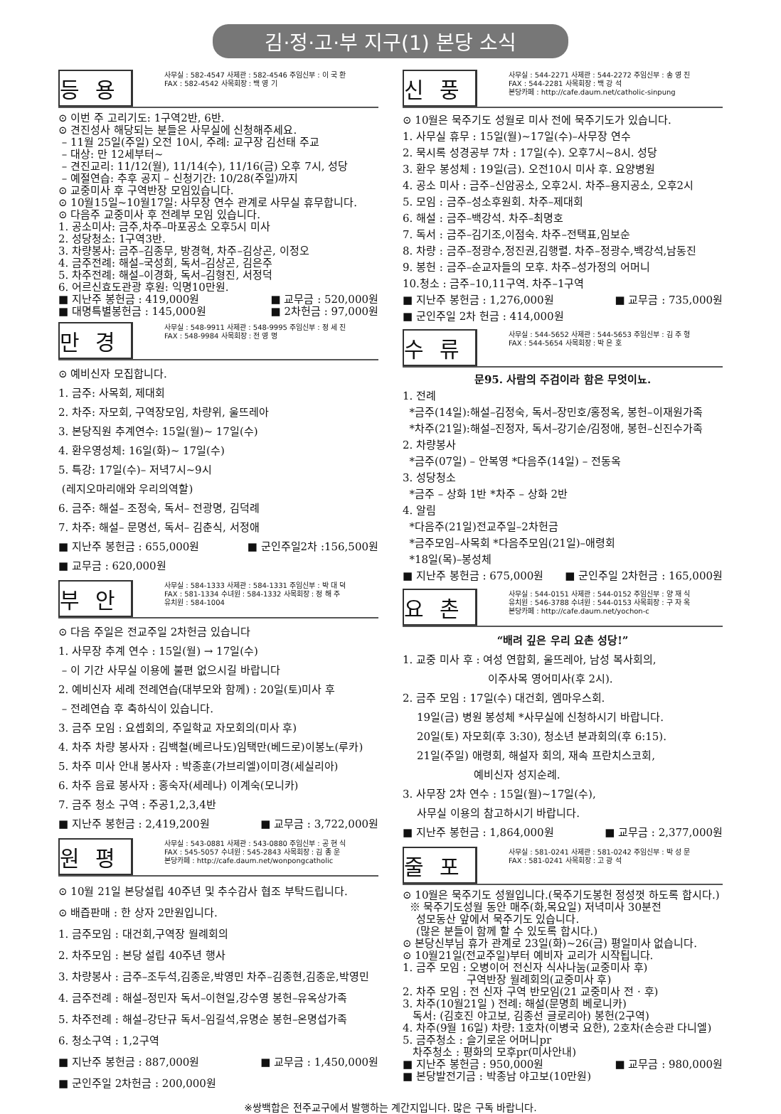김·정·고·부 지구(1) 본당 소식
등용
사무실 : 582-4547 사제관 : 582-4546 주임신부 : 이 국 환
FAX : 582-4542 사목회장 : 백 영 기
⊙ 이번 주 고리기도: 1구역2반, 6반.
⊙ 견진성사 해당되는 분들은 사무실에 신청해주세요.
– 11월 25일(주일) 오전 10시, 주례: 교구장 김선태 주교
– 대상: 만 12세부터~
– 견진교리: 11/12(월), 11/14(수), 11/16(금) 오후 7시, 성당
– 예절연습: 추후 공지 – 신청기간: 10/28(주일)까지
⊙ 교중미사 후 구역반장 모임있습니다.
⊙ 10월15일~10월17일: 사무장 연수 관계로 사무실 휴무합니다.
⊙ 다음주 교중미사 후 전례부 모임 있습니다.
1. 공소미사: 금주,차주–마포공소 오후5시 미사
2. 성당청소: 1구역3반.
3. 차량봉사: 금주–김종무, 방경혁, 차주–김상곤, 이정오
4. 금주전례: 해설–국성희, 독서–김상곤, 김은주
5. 차주전례: 해설–이경화, 독서–김형진, 서정덕
6. 어르신효도관광 후원: 익명10만원.
■ 지난주 봉헌금 : 419,000원 ■ 교무금 : 520,000원
■ 대명특별봉헌금 : 145,000원 ■ 2차헌금 : 97,000원
만경
사무실 : 548-9911 사제관 : 548-9995 주임신부 : 정 세 진
FAX : 548-9984 사목회장 : 전 영 명
⊙ 예비신자 모집합니다.
1. 금주: 사목회, 제대회
2. 차주: 자모회, 구역장모임, 차량위, 울뜨레아
3. 본당직원 추계연수: 15일(월)~ 17일(수)
4. 환우영성체: 16일(화)~ 17일(수)
5. 특강: 17일(수)– 저녁7시~9시
(레지오마리애와 우리의역할)
6. 금주: 해설– 조정숙, 독서– 전광명, 김덕례
7. 차주: 해설– 문명선, 독서– 김춘식, 서정애
■ 지난주 봉헌금 : 655,000원 ■ 군인주일2차 :156,500원
■ 교무금 : 620,000원
부안
사무실 : 584-1333 사제관 : 584-1331 주임신부 : 박 대 덕
FAX : 581-1334 수녀원 : 584-1332 사목회장 : 정 해 주
유치원 : 584-1004
⊙ 다음 주일은 전교주일 2차헌금 있습니다
1. 사무장 추계 연수 : 15일(월) → 17일(수)
– 이 기간 사무실 이용에 불편 없으시길 바랍니다
2. 예비신자 세례 전례연습(대부모와 함께) : 20일(토)미사 후
– 전례연습 후 축하식이 있습니다.
3. 금주 모임 : 요셉회의, 주일학교 자모회의(미사 후)
4. 차주 차량 봉사자 : 김백철(베르나도)임택만(베드로)이봉노(루카)
5. 차주 미사 안내 봉사자 : 박종훈(가브리엘)이미경(세실리아)
6. 차주 음료 봉사자 : 홍숙자(세레나) 이계숙(모니카)
7. 금주 청소 구역 : 주공1,2,3,4반
■ 지난주 봉헌금 : 2,419,200원 ■ 교무금 : 3,722,000원
원평
사무실 : 543-0881 사제관 : 543-0880 주임신부 : 공 현 식
FAX : 545-5057 수녀원 : 545-2843 사목회장 : 김 종 운
본당카페 : http://cafe.daum.net/wonpongcatholic
⊙ 10월 21일 본당설립 40주년 및 추수감사 협조 부탁드립니다.
⊙ 배즙판매 : 한 상자 2만원입니다.
1. 금주모임 : 대건회,구역장 월례회의
2. 차주모임 : 본당 설립 40주년 행사
3. 차량봉사 : 금주–조두석,김종운,박영민 차주–김종현,김종운,박영민
4. 금주전례 : 해설–정민자 독서–이현일,강수영 봉헌–유옥상가족
5. 차주전례 : 해설–강단규 독서–임길석,유명순 봉헌–온명섭가족
6. 청소구역 : 1,2구역
■ 지난주 봉헌금 : 887,000원 ■ 교무금 : 1,450,000원
■ 군인주일 2차헌금 : 200,000원
신풍
사무실 : 544-2271 사제관 : 544-2272 주임신부 : 송 영 진
FAX : 544-2281 사목회장 : 백 강 석
본당카페 : http://cafe.daum.net/catholic-sinpung
⊙ 10월은 묵주기도 성월로 미사 전에 묵주기도가 있습니다.
1. 사무실 휴무 : 15일(월)~17일(수)–사무장 연수
2. 묵시록 성경공부 7차 : 17일(수). 오후7시~8시. 성당
3. 환우 봉성체 : 19일(금). 오전10시 미사 후. 요양병원
4. 공소 미사 : 금주–신암공소, 오후2시. 차주–용지공소, 오후2시
5. 모임 : 금주–성소후원회. 차주–제대회
6. 해설 : 금주–백강석. 차주–최명호
7. 독서 : 금주–김기조,이점숙. 차주–전택표,임보순
8. 차량 : 금주–정광수,정진권,김행렬. 차주–정광수,백강석,남동진
9. 봉헌 : 금주–순교자들의 모후. 차주–성가정의 어머니
10.청소 : 금주–10,11구역. 차주–1구역
■ 지난주 봉헌금 : 1,276,000원 ■ 교무금 : 735,000원
■ 군인주일 2차 헌금 : 414,000원
수류
사무실 : 544-5652 사제관 : 544-5653 주임신부 : 김 주 형
FAX : 544-5654 사목회장 : 박 은 호
문95. 사람의 주검이라 함은 무엇이뇨.
1. 전례
*금주(14일):해설–김정숙, 독서–장민호/홍정옥, 봉헌–이재원가족
*차주(21일):해설–진정자, 독서–강기순/김정애, 봉헌–신진수가족
2. 차량봉사
*금주(07일) – 안복영 *다음주(14일) – 전동옥
3. 성당청소
*금주 – 상화 1반 *차주 – 상화 2반
4. 알림
*다음주(21일)전교주일–2차헌금
*금주모임–사목회 *다음주모임(21일)–애령회
*18일(목)–봉성체
■ 지난주 봉헌금 : 675,000원 ■ 군인주일 2차헌금 : 165,000원
요촌
사무실 : 544-0151 사제관 : 544-0152 주임신부 : 양 재 식
유치원 : 546-3788 수녀원 : 544-0153 사목회장 : 구 자 옥
본당카페 : http://cafe.daum.net/yochon-c
“배려 깊은 우리 요촌 성당!”
1. 교중 미사 후 : 여성 연합회, 울뜨레아, 남성 복사회의,
이주사목 영어미사(후 2시).
2. 금주 모임 : 17일(수) 대건회, 엠마우스회.
19일(금) 병원 봉성체 *사무실에 신청하시기 바랍니다.
20일(토) 자모회(후 3:30), 청소년 분과회의(후 6:15).
21일(주일) 애령회, 해설자 회의, 재속 프란치스코회,
예비신자 성지순례.
3. 사무장 2차 연수 : 15일(월)~17일(수),
사무실 이용의 참고하시기 바랍니다.
■ 지난주 봉헌금 : 1,864,000원 ■ 교무금 : 2,377,000원
줄포
사무실 : 581-0241 사제관 : 581-0242 주임신부 : 박 성 문
FAX : 581-0241 사목회장 : 고 광 석
⊙ 10월은 묵주기도 성월입니다.(묵주기도봉헌 정성껏 하도록 합시다.)
※ 묵주기도성월 동안 매주(화,목요일) 저녁미사 30분전
성모동산 앞에서 묵주기도 있습니다.
(많은 분들이 함께 할 수 있도록 합시다.)
⊙ 본당신부님 휴가 관계로 23일(화)~26(금) 평일미사 없습니다.
⊙ 10월21일(전교주일)부터 예비자 교리가 시작됩니다.
1. 금주 모임 : 오병이어 전신자 식사나눔(교중미사 후)
구역반장 월례회의(교중미사 후)
2. 차주 모임 : 전 신자 구역 반모임(21 교중미사 전 · 후)
3. 차주(10월21일 ) 전례: 해설(문명희 베로니카)
독서: (김호진 야고보, 김종선 글로리아) 봉헌(2구역)
4. 차주(9월 16일) 차량: 1호차(이병국 요한), 2호차(손승관 다니엘)
5. 금주청소 : 슬기로운 어머니pr
차주청소 : 평화의 모후pr(미사안내)
■ 지난주 봉헌금 : 950,000원 ■ 교무금 : 980,000원
■ 본당발전기금 : 박종남 야고보(10만원)
※쌍백합은 전주교구에서 발행하는 계간지입니다. 많은 구독 바랍니다.